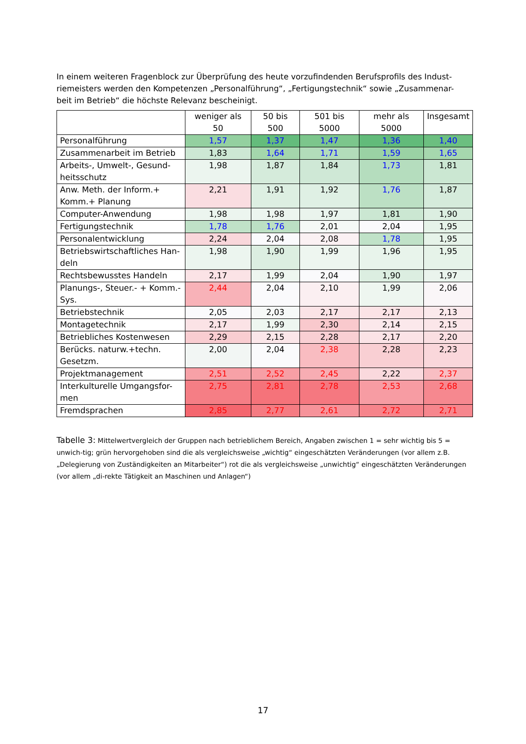In einem weiteren Fragenblock zur Überprüfung des heute vorzufindenden Berufsprofils des Indust-riemeisters werden den Kompetenzen „Personalführung“, „Fertigungstechnik“ sowie „Zusammenar-beit im Betrieb“ die höchste Relevanz bescheinigt.
| | weniger als 50 | 50 bis 500 | 501 bis 5000 | mehr als 5000 | Insgesamt |
| --- | --- | --- | --- | --- | --- |
| Personalführung | 1,57 | 1,37 | 1,47 | 1,36 | 1,40 |
| Zusammenarbeit im Betrieb | 1,83 | 1,64 | 1,71 | 1,59 | 1,65 |
| Arbeits-, Umwelt-, Gesund-heitsschutz | 1,98 | 1,87 | 1,84 | 1,73 | 1,81 |
| Anw. Meth. der Inform.+ Komm.+ Planung | 2,21 | 1,91 | 1,92 | 1,76 | 1,87 |
| Computer-Anwendung | 1,98 | 1,98 | 1,97 | 1,81 | 1,90 |
| Fertigungstechnik | 1,78 | 1,76 | 2,01 | 2,04 | 1,95 |
| Personalentwicklung | 2,24 | 2,04 | 2,08 | 1,78 | 1,95 |
| Betriebswirtschaftliches Han-deln | 1,98 | 1,90 | 1,99 | 1,96 | 1,95 |
| Rechtsbewusstes Handeln | 2,17 | 1,99 | 2,04 | 1,90 | 1,97 |
| Planungs-, Steuer.- + Komm.-Sys. | 2,44 | 2,04 | 2,10 | 1,99 | 2,06 |
| Betriebstechnik | 2,05 | 2,03 | 2,17 | 2,17 | 2,13 |
| Montagetechnik | 2,17 | 1,99 | 2,30 | 2,14 | 2,15 |
| Betriebliches Kostenwesen | 2,29 | 2,15 | 2,28 | 2,17 | 2,20 |
| Berücks. naturw.+techn. Gesetzm. | 2,00 | 2,04 | 2,38 | 2,28 | 2,23 |
| Projektmanagement | 2,51 | 2,52 | 2,45 | 2,22 | 2,37 |
| Interkulturelle Umgangsfor-men | 2,75 | 2,81 | 2,78 | 2,53 | 2,68 |
| Fremdsprachen | 2,85 | 2,77 | 2,61 | 2,72 | 2,71 |
Tabelle 3: Mittelwertvergleich der Gruppen nach betrieblichem Bereich, Angaben zwischen 1 = sehr wichtig bis 5 = unwich-tig; grün hervorgehoben sind die als vergleichsweise „wichtig“ eingeschätzten Veränderungen (vor allem z.B. „Delegierung von Zuständigkeiten an Mitarbeiter“) rot die als vergleichsweise „unwichtig“ eingeschätzten Veränderungen (vor allem „di-rekte Tätigkeit an Maschinen und Anlagen“)
17